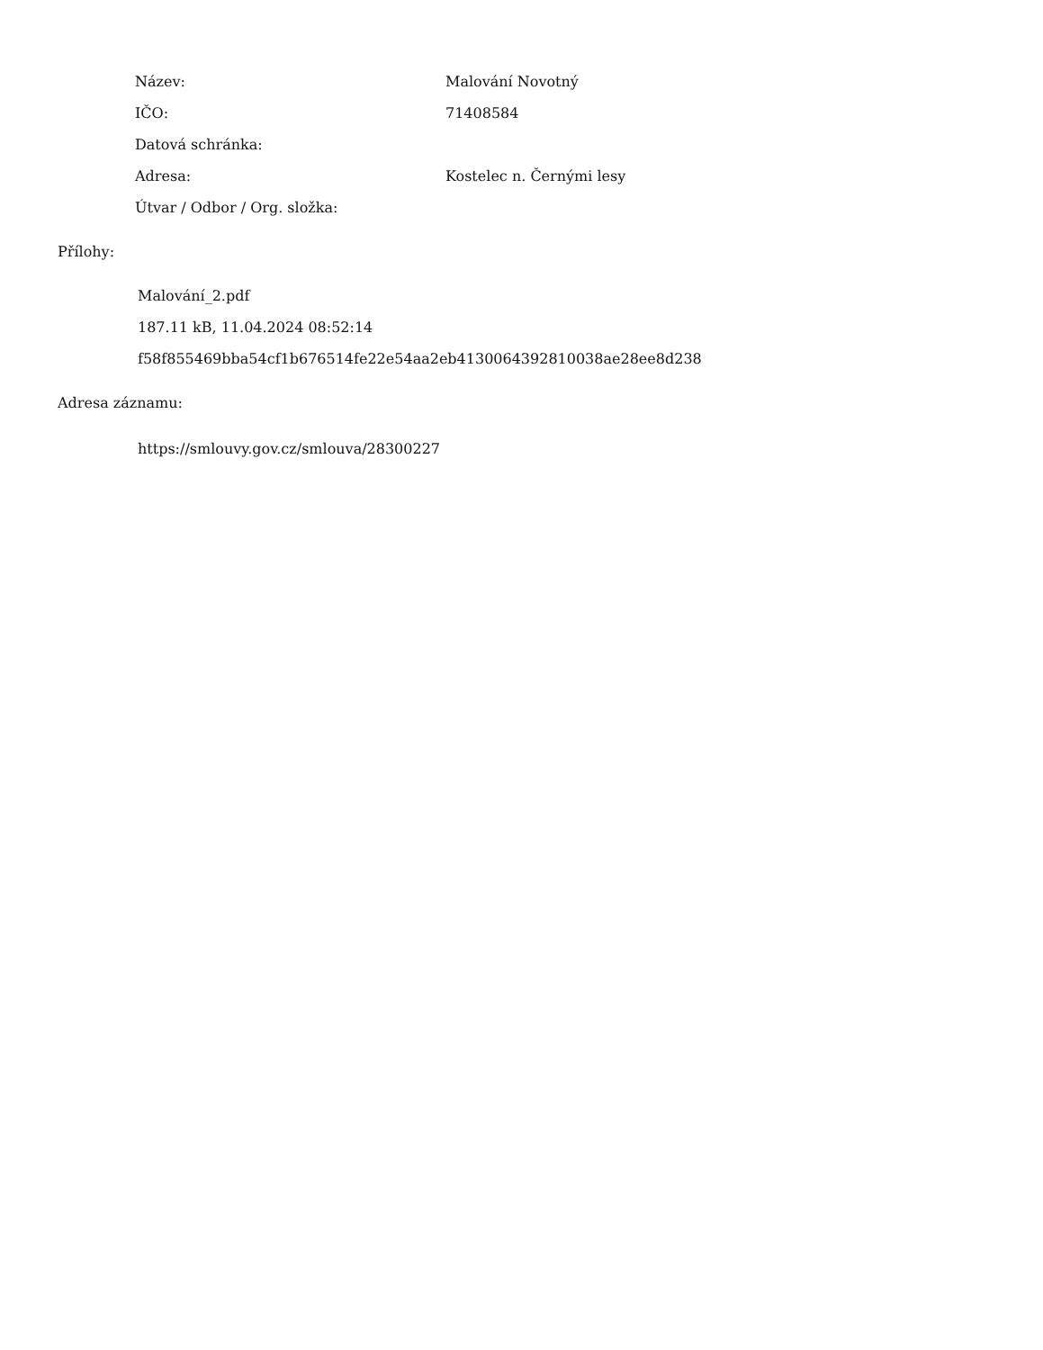| Název: | Malování Novotný |
| IČO: | 71408584 |
| Datová schránka: | |
| Adresa: | Kostelec n. Černými lesy |
| Útvar / Odbor / Org. složka: | |
Přílohy:
Malování_2.pdf
187.11 kB, 11.04.2024 08:52:14
f58f855469bba54cf1b676514fe22e54aa2eb4130064392810038ae28ee8d238
Adresa záznamu:
https://smlouvy.gov.cz/smlouva/28300227